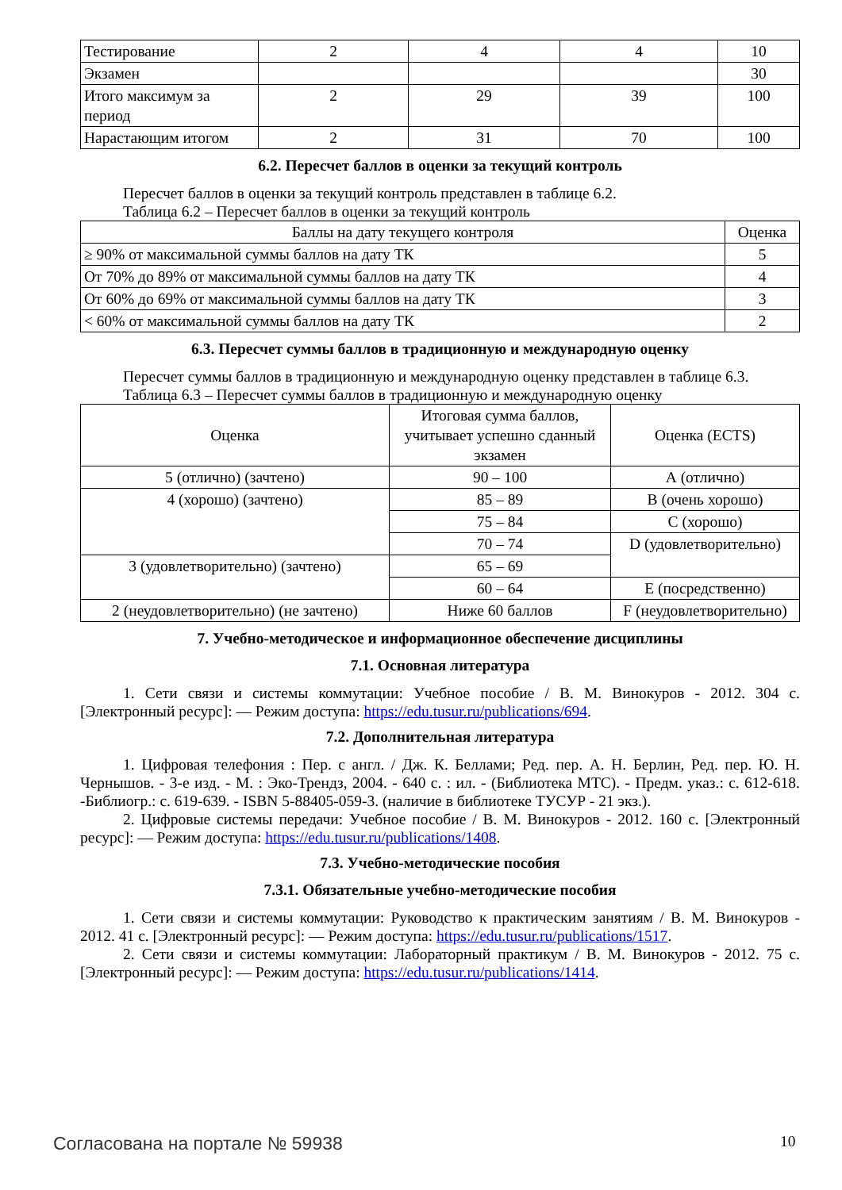| Тестирование | 2 | 4 | 4 | 10 |
| Экзамен | | | | 30 |
| Итого максимум за период | 2 | 29 | 39 | 100 |
| Нарастающим итогом | 2 | 31 | 70 | 100 |
6.2. Пересчет баллов в оценки за текущий контроль
Пересчет баллов в оценки за текущий контроль представлен в таблице 6.2.
Таблица 6.2 – Пересчет баллов в оценки за текущий контроль
| Баллы на дату текущего контроля | Оценка |
| --- | --- |
| ≥ 90% от максимальной суммы баллов на дату ТК | 5 |
| От 70% до 89% от максимальной суммы баллов на дату ТК | 4 |
| От 60% до 69% от максимальной суммы баллов на дату ТК | 3 |
| < 60% от максимальной суммы баллов на дату ТК | 2 |
6.3. Пересчет суммы баллов в традиционную и международную оценку
Пересчет суммы баллов в традиционную и международную оценку представлен в таблице 6.3.
Таблица 6.3 – Пересчет суммы баллов в традиционную и международную оценку
| Оценка | Итоговая сумма баллов, учитывает успешно сданный экзамен | Оценка (ECTS) |
| --- | --- | --- |
| 5 (отлично) (зачтено) | 90 – 100 | А (отлично) |
| 4 (хорошо) (зачтено) | 85 – 89 | B (очень хорошо) |
| | 75 – 84 | C (хорошо) |
| | 70 – 74 | D (удовлетворительно) |
| 3 (удовлетворительно) (зачтено) | 65 – 69 | |
| | 60 – 64 | E (посредственно) |
| 2 (неудовлетворительно) (не зачтено) | Ниже 60 баллов | F (неудовлетворительно) |
7. Учебно-методическое и информационное обеспечение дисциплины
7.1. Основная литература
1. Сети связи и системы коммутации: Учебное пособие / В. М. Винокуров - 2012. 304 с. [Электронный ресурс]: — Режим доступа: https://edu.tusur.ru/publications/694.
7.2. Дополнительная литература
1. Цифровая телефония : Пер. с англ. / Дж. К. Беллами; Ред. пер. А. Н. Берлин, Ред. пер. Ю. Н. Чернышов. - 3-е изд. - М. : Эко-Трендз, 2004. - 640 с. : ил. - (Библиотека МТС). - Предм. указ.: с. 612-618. -Библиогр.: с. 619-639. - ISBN 5-88405-059-3. (наличие в библиотеке ТУСУР - 21 экз.).
2. Цифровые системы передачи: Учебное пособие / В. М. Винокуров - 2012. 160 с. [Электронный ресурс]: — Режим доступа: https://edu.tusur.ru/publications/1408.
7.3. Учебно-методические пособия
7.3.1. Обязательные учебно-методические пособия
1. Сети связи и системы коммутации: Руководство к практическим занятиям / В. М. Винокуров - 2012. 41 с. [Электронный ресурс]: — Режим доступа: https://edu.tusur.ru/publications/1517.
2. Сети связи и системы коммутации: Лабораторный практикум / В. М. Винокуров - 2012. 75 с. [Электронный ресурс]: — Режим доступа: https://edu.tusur.ru/publications/1414.
Согласована на портале № 59938 10